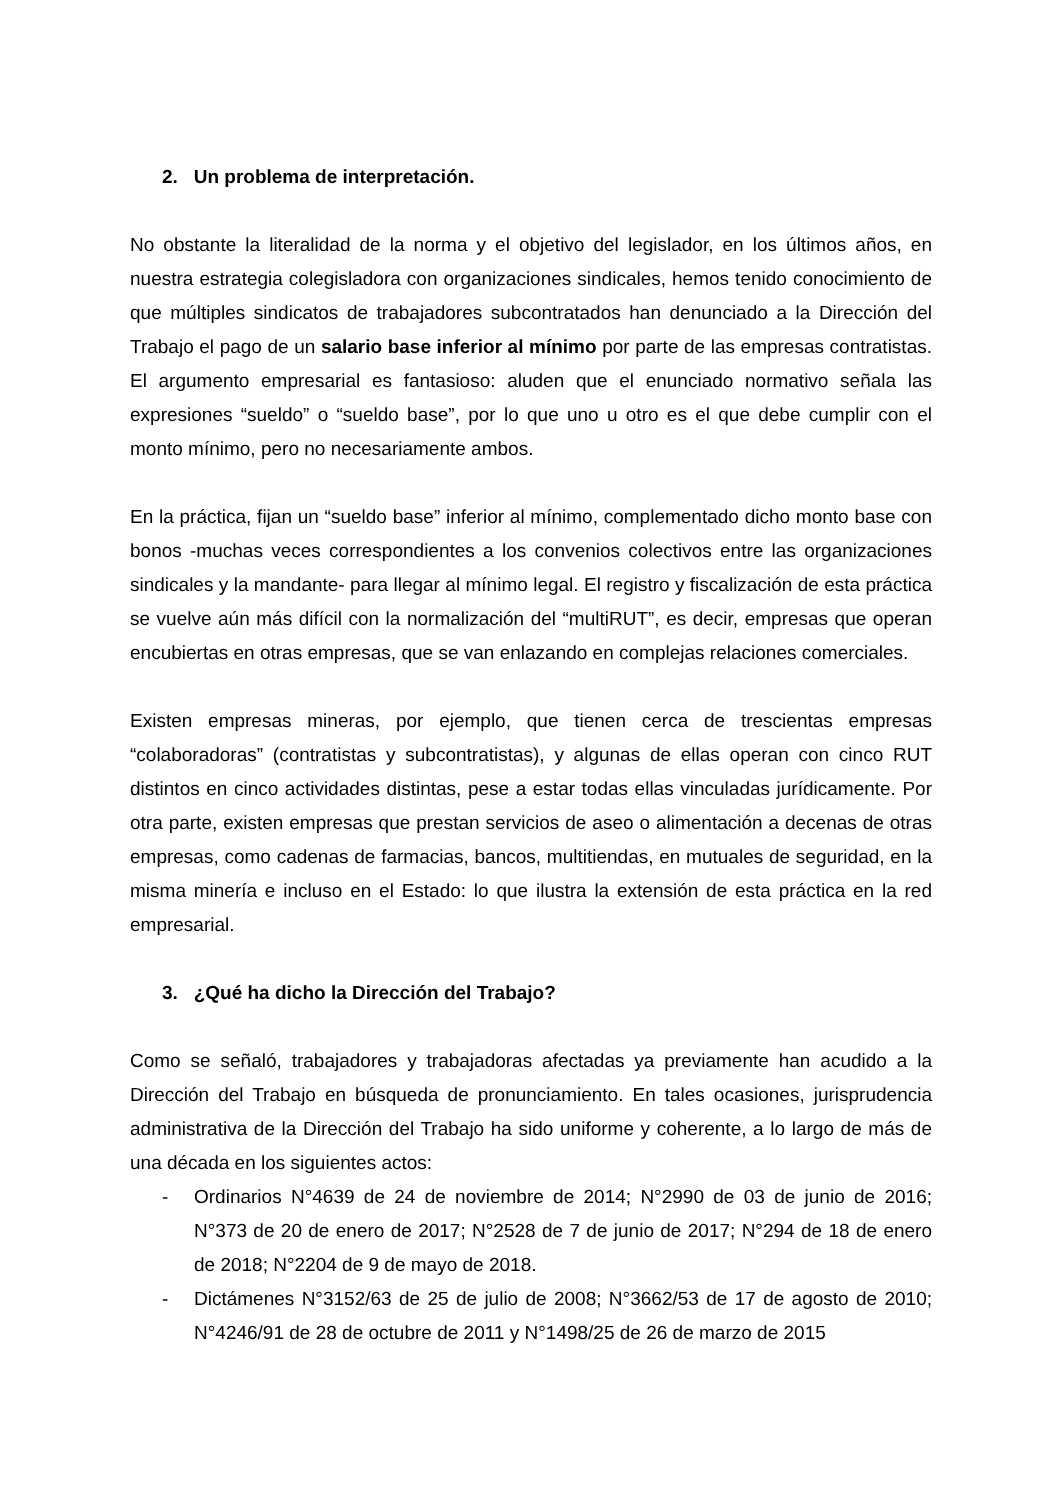2. Un problema de interpretación.
No obstante la literalidad de la norma y el objetivo del legislador, en los últimos años, en nuestra estrategia colegisladora con organizaciones sindicales, hemos tenido conocimiento de que múltiples sindicatos de trabajadores subcontratados han denunciado a la Dirección del Trabajo el pago de un salario base inferior al mínimo por parte de las empresas contratistas. El argumento empresarial es fantasioso: aluden que el enunciado normativo señala las expresiones “sueldo” o “sueldo base”, por lo que uno u otro es el que debe cumplir con el monto mínimo, pero no necesariamente ambos.
En la práctica, fijan un “sueldo base” inferior al mínimo, complementado dicho monto base con bonos -muchas veces correspondientes a los convenios colectivos entre las organizaciones sindicales y la mandante- para llegar al mínimo legal. El registro y fiscalización de esta práctica se vuelve aún más difícil con la normalización del “multiRUT”, es decir, empresas que operan encubiertas en otras empresas, que se van enlazando en complejas relaciones comerciales.
Existen empresas mineras, por ejemplo, que tienen cerca de trescientas empresas “colaboradoras” (contratistas y subcontratistas), y algunas de ellas operan con cinco RUT distintos en cinco actividades distintas, pese a estar todas ellas vinculadas jurídicamente. Por otra parte, existen empresas que prestan servicios de aseo o alimentación a decenas de otras empresas, como cadenas de farmacias, bancos, multitiendas, en mutuales de seguridad, en la misma minería e incluso en el Estado: lo que ilustra la extensión de esta práctica en la red empresarial.
3. ¿Qué ha dicho la Dirección del Trabajo?
Como se señaló, trabajadores y trabajadoras afectadas ya previamente han acudido a la Dirección del Trabajo en búsqueda de pronunciamiento. En tales ocasiones, jurisprudencia administrativa de la Dirección del Trabajo ha sido uniforme y coherente, a lo largo de más de una década en los siguientes actos:
- Ordinarios N°4639 de 24 de noviembre de 2014; N°2990 de 03 de junio de 2016; N°373 de 20 de enero de 2017; N°2528 de 7 de junio de 2017; N°294 de 18 de enero de 2018; N°2204 de 9 de mayo de 2018.
- Dictámenes N°3152/63 de 25 de julio de 2008; N°3662/53 de 17 de agosto de 2010; N°4246/91 de 28 de octubre de 2011 y N°1498/25 de 26 de marzo de 2015